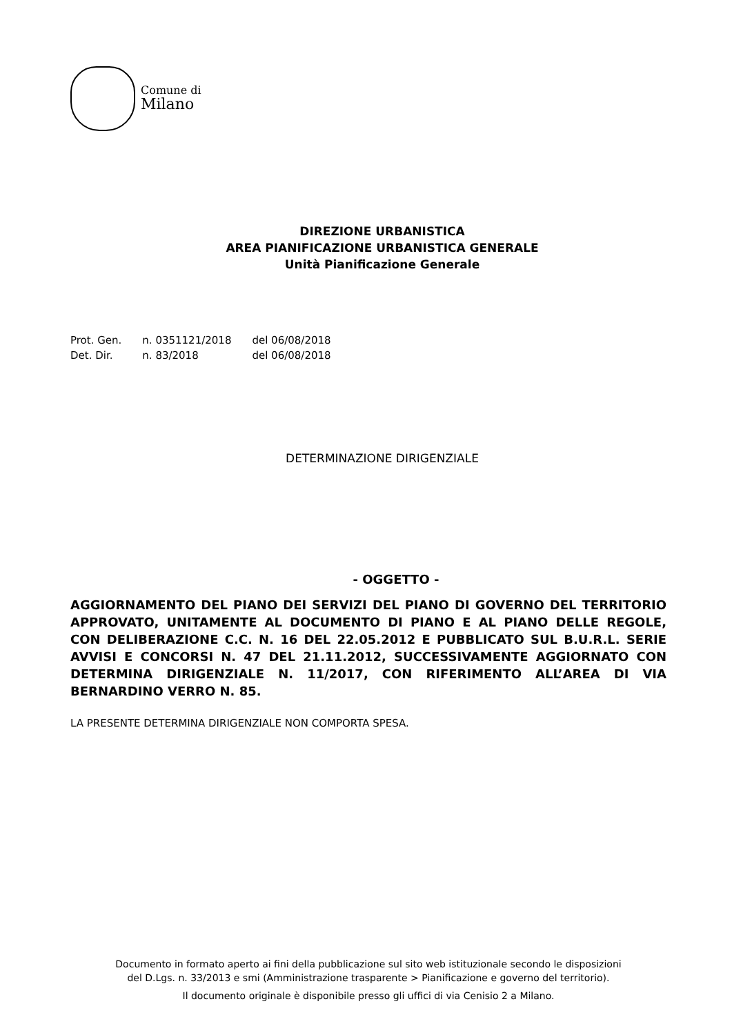Comune di
Milano
DIREZIONE URBANISTICA
AREA PIANIFICAZIONE URBANISTICA GENERALE
Unità Pianificazione Generale
| Prot. Gen. | n. 0351121/2018 | del 06/08/2018 |
| Det. Dir. | n. 83/2018 | del 06/08/2018 |
DETERMINAZIONE DIRIGENZIALE
- OGGETTO -
AGGIORNAMENTO DEL PIANO DEI SERVIZI DEL PIANO DI GOVERNO DEL TERRITORIO APPROVATO, UNITAMENTE AL DOCUMENTO DI PIANO E AL PIANO DELLE REGOLE, CON DELIBERAZIONE C.C. N. 16 DEL 22.05.2012 E PUBBLICATO SUL B.U.R.L. SERIE AVVISI E CONCORSI N. 47 DEL 21.11.2012, SUCCESSIVAMENTE AGGIORNATO CON DETERMINA DIRIGENZIALE N. 11/2017, CON RIFERIMENTO ALL’AREA DI VIA BERNARDINO VERRO N. 85.
LA PRESENTE DETERMINA DIRIGENZIALE NON COMPORTA SPESA.
Documento in formato aperto ai fini della pubblicazione sul sito web istituzionale secondo le disposizioni
del D.Lgs. n. 33/2013 e smi (Amministrazione trasparente > Pianificazione e governo del territorio).
Il documento originale è disponibile presso gli uffici di via Cenisio 2 a Milano.